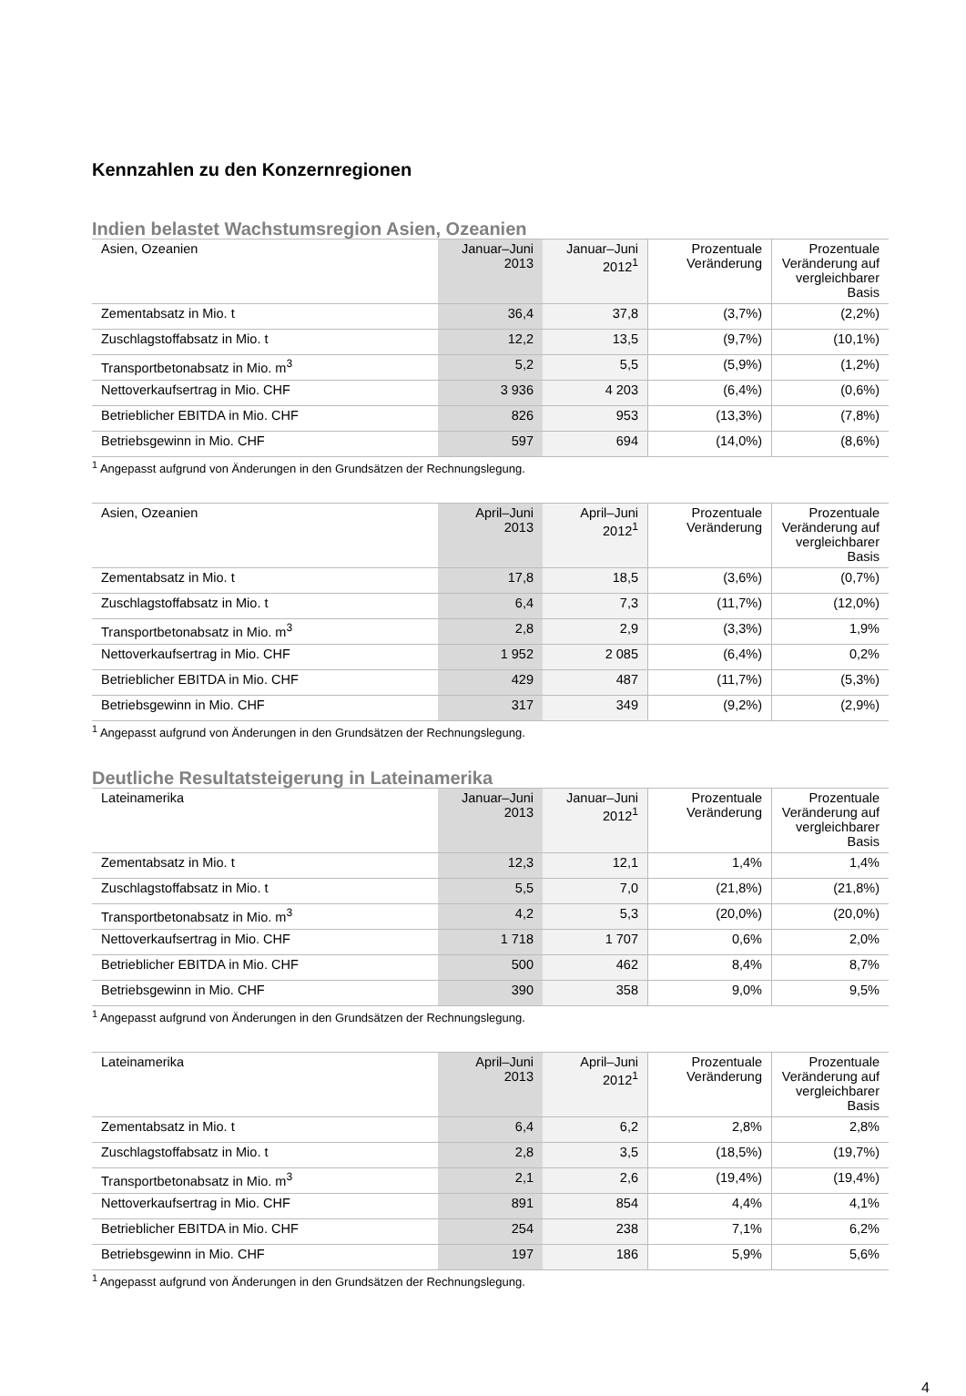Kennzahlen zu den Konzernregionen
Indien belastet Wachstumsregion Asien, Ozeanien
| Asien, Ozeanien | Januar–Juni 2013 | Januar–Juni 2012<sup>1</sup> | Prozentuale Veränderung | Prozentuale Veränderung auf vergleichbarer Basis |
| --- | --- | --- | --- | --- |
| Zementabsatz in Mio. t | 36,4 | 37,8 | (3,7%) | (2,2%) |
| Zuschlagstoffabsatz in Mio. t | 12,2 | 13,5 | (9,7%) | (10,1%) |
| Transportbetonabsatz in Mio. m<sup>3</sup> | 5,2 | 5,5 | (5,9%) | (1,2%) |
| Nettoverkaufsertrag in Mio. CHF | 3 936 | 4 203 | (6,4%) | (0,6%) |
| Betrieblicher EBITDA in Mio. CHF | 826 | 953 | (13,3%) | (7,8%) |
| Betriebsgewinn in Mio. CHF | 597 | 694 | (14,0%) | (8,6%) |
<sup>1</sup> Angepasst aufgrund von Änderungen in den Grundsätzen der Rechnungslegung.
| Asien, Ozeanien | April–Juni 2013 | April–Juni 2012<sup>1</sup> | Prozentuale Veränderung | Prozentuale Veränderung auf vergleichbarer Basis |
| --- | --- | --- | --- | --- |
| Zementabsatz in Mio. t | 17,8 | 18,5 | (3,6%) | (0,7%) |
| Zuschlagstoffabsatz in Mio. t | 6,4 | 7,3 | (11,7%) | (12,0%) |
| Transportbetonabsatz in Mio. m<sup>3</sup> | 2,8 | 2,9 | (3,3%) | 1,9% |
| Nettoverkaufsertrag in Mio. CHF | 1 952 | 2 085 | (6,4%) | 0,2% |
| Betrieblicher EBITDA in Mio. CHF | 429 | 487 | (11,7%) | (5,3%) |
| Betriebsgewinn in Mio. CHF | 317 | 349 | (9,2%) | (2,9%) |
<sup>1</sup> Angepasst aufgrund von Änderungen in den Grundsätzen der Rechnungslegung.
Deutliche Resultatsteigerung in Lateinamerika
| Lateinamerika | Januar–Juni 2013 | Januar–Juni 2012<sup>1</sup> | Prozentuale Veränderung | Prozentuale Veränderung auf vergleichbarer Basis |
| --- | --- | --- | --- | --- |
| Zementabsatz in Mio. t | 12,3 | 12,1 | 1,4% | 1,4% |
| Zuschlagstoffabsatz in Mio. t | 5,5 | 7,0 | (21,8%) | (21,8%) |
| Transportbetonabsatz in Mio. m<sup>3</sup> | 4,2 | 5,3 | (20,0%) | (20,0%) |
| Nettoverkaufsertrag in Mio. CHF | 1 718 | 1 707 | 0,6% | 2,0% |
| Betrieblicher EBITDA in Mio. CHF | 500 | 462 | 8,4% | 8,7% |
| Betriebsgewinn in Mio. CHF | 390 | 358 | 9,0% | 9,5% |
<sup>1</sup> Angepasst aufgrund von Änderungen in den Grundsätzen der Rechnungslegung.
| Lateinamerika | April–Juni 2013 | April–Juni 2012<sup>1</sup> | Prozentuale Veränderung | Prozentuale Veränderung auf vergleichbarer Basis |
| --- | --- | --- | --- | --- |
| Zementabsatz in Mio. t | 6,4 | 6,2 | 2,8% | 2,8% |
| Zuschlagstoffabsatz in Mio. t | 2,8 | 3,5 | (18,5%) | (19,7%) |
| Transportbetonabsatz in Mio. m<sup>3</sup> | 2,1 | 2,6 | (19,4%) | (19,4%) |
| Nettoverkaufsertrag in Mio. CHF | 891 | 854 | 4,4% | 4,1% |
| Betrieblicher EBITDA in Mio. CHF | 254 | 238 | 7,1% | 6,2% |
| Betriebsgewinn in Mio. CHF | 197 | 186 | 5,9% | 5,6% |
<sup>1</sup> Angepasst aufgrund von Änderungen in den Grundsätzen der Rechnungslegung.
4